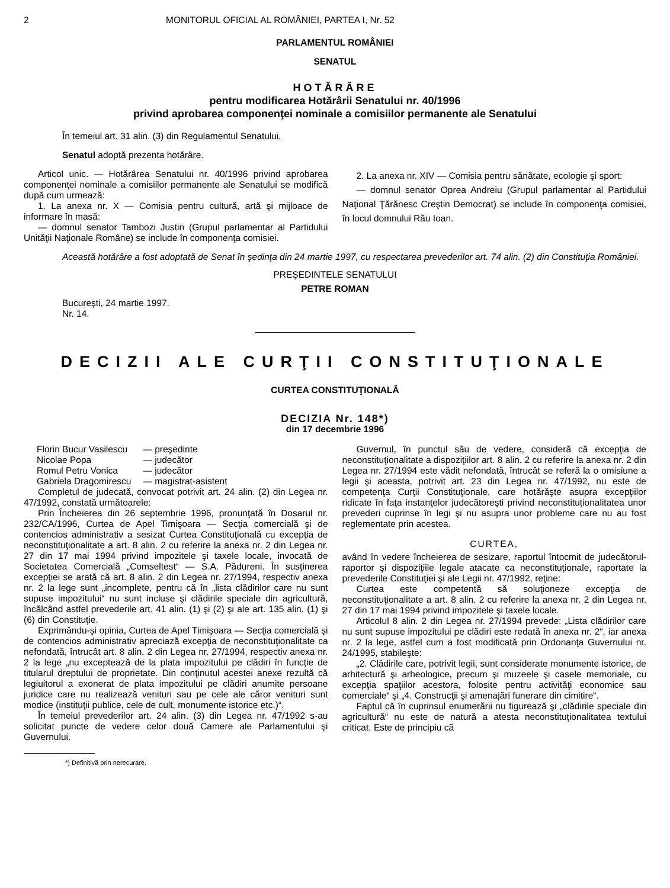2 MONITORUL OFICIAL AL ROMÂNIEI, PARTEA I, Nr. 52
PARLAMENTUL ROMÂNIEI
SENATUL
HOTĂRÂRE
pentru modificarea Hotărârii Senatului nr. 40/1996
privind aprobarea componenţei nominale a comisiilor permanente ale Senatului
În temeiul art. 31 alin. (3) din Regulamentul Senatului,
Senatul adoptă prezenta hotărâre.
Articol unic. — Hotărârea Senatului nr. 40/1996 privind aprobarea componenţei nominale a comisiilor permanente ale Senatului se modifică după cum urmează:
1. La anexa nr. X — Comisia pentru cultură, artă şi mijloace de informare în masă:
— domnul senator Tambozi Justin (Grupul parlamentar al Partidului Unităţii Naţionale Române) se include în componenţa comisiei.
2. La anexa nr. XIV — Comisia pentru sănătate, ecologie şi sport:
— domnul senator Oprea Andreiu (Grupul parlamentar al Partidului Naţional Ţărănesc Creştin Democrat) se include în componenţa comisiei, în locul domnului Rău Ioan.
Această hotărâre a fost adoptată de Senat în şedinţa din 24 martie 1997, cu respectarea prevederilor art. 74 alin. (2) din Constituţia României.
PREŞEDINTELE SENATULUI
PETRE ROMAN
Bucureşti, 24 martie 1997.
Nr. 14.
DECIZII ALE CURŢII CONSTITUŢIONALE
CURTEA CONSTITUŢIONALĂ
DECIZIA Nr. 148*)
din 17 decembrie 1996
| Florin Bucur Vasilescu | — preşedinte |
| Nicolae Popa | — judecător |
| Romul Petru Vonica | — judecător |
| Gabriela Dragomirescu | — magistrat-asistent |
Completul de judecată, convocat potrivit art. 24 alin. (2) din Legea nr. 47/1992, constată următoarele:
Prin Încheierea din 26 septembrie 1996, pronunţată în Dosarul nr. 232/CA/1996, Curtea de Apel Timişoara — Secţia comercială şi de contencios administrativ a sesizat Curtea Constituţională cu excepţia de neconstituţionalitate a art. 8 alin. 2 cu referire la anexa nr. 2 din Legea nr. 27 din 17 mai 1994 privind impozitele şi taxele locale, invocată de Societatea Comercială „Comseltest“ — S.A. Pădureni. În susţinerea excepţiei se arată că art. 8 alin. 2 din Legea nr. 27/1994, respectiv anexa nr. 2 la lege sunt „incomplete, pentru că în „lista clădirilor care nu sunt supuse impozitului“ nu sunt incluse şi clădirile speciale din agricultură, încălcând astfel prevederile art. 41 alin. (1) şi (2) şi ale art. 135 alin. (1) şi (6) din Constituţie.
Exprimându-şi opinia, Curtea de Apel Timişoara — Secţia comercială şi de contencios administrativ apreciază excepţia de neconstituţionalitate ca nefondată, întrucât art. 8 alin. 2 din Legea nr. 27/1994, respectiv anexa nr. 2 la lege „nu exceptează de la plata impozitului pe clădiri în funcţie de titularul dreptului de proprietate. Din conţinutul acestei anexe rezultă că legiuitorul a exonerat de plata impozitului pe clădiri anumite persoane juridice care nu realizează venituri sau pe cele ale căror venituri sunt modice (instituţii publice, cele de cult, monumente istorice etc.)“.
În temeiul prevederilor art. 24 alin. (3) din Legea nr. 47/1992 s-au solicitat puncte de vedere celor două Camere ale Parlamentului şi Guvernului.
Guvernul, în punctul său de vedere, consideră că excepţia de neconstituţionalitate a dispoziţiilor art. 8 alin. 2 cu referire la anexa nr. 2 din Legea nr. 27/1994 este vădit nefondată, întrucât se referă la o omisiune a legii şi aceasta, potrivit art. 23 din Legea nr. 47/1992, nu este de competenţa Curţii Constituţionale, care hotărăşte asupra excepţiilor ridicate în faţa instanţelor judecătoreşti privind neconstituţionalitatea unor prevederi cuprinse în legi şi nu asupra unor probleme care nu au fost reglementate prin acestea.
CURTEA,
având în vedere încheierea de sesizare, raportul întocmit de judecătorul-raportor şi dispoziţiile legale atacate ca neconstituţionale, raportate la prevederile Constituţiei şi ale Legii nr. 47/1992, reţine:
Curtea este competentă să soluţioneze excepţia de neconstituţionalitate a art. 8 alin. 2 cu referire la anexa nr. 2 din Legea nr. 27 din 17 mai 1994 privind impozitele şi taxele locale.
Articolul 8 alin. 2 din Legea nr. 27/1994 prevede: „Lista clădirilor care nu sunt supuse impozitului pe clădiri este redată în anexa nr. 2“, iar anexa nr. 2 la lege, astfel cum a fost modificată prin Ordonanţa Guvernului nr. 24/1995, stabileşte:
„2. Clădirile care, potrivit legii, sunt considerate monumente istorice, de arhitectură şi arheologice, precum şi muzeele şi casele memoriale, cu excepţia spaţiilor acestora, folosite pentru activităţi economice sau comerciale“ şi „4. Construcţii şi amenajări funerare din cimitire“.
Faptul că în cuprinsul enumerării nu figurează şi „clădirile speciale din agricultură“ nu este de natură a atesta neconstituţionalitatea textului criticat. Este de principiu că
*) Definitivă prin nerecurare.